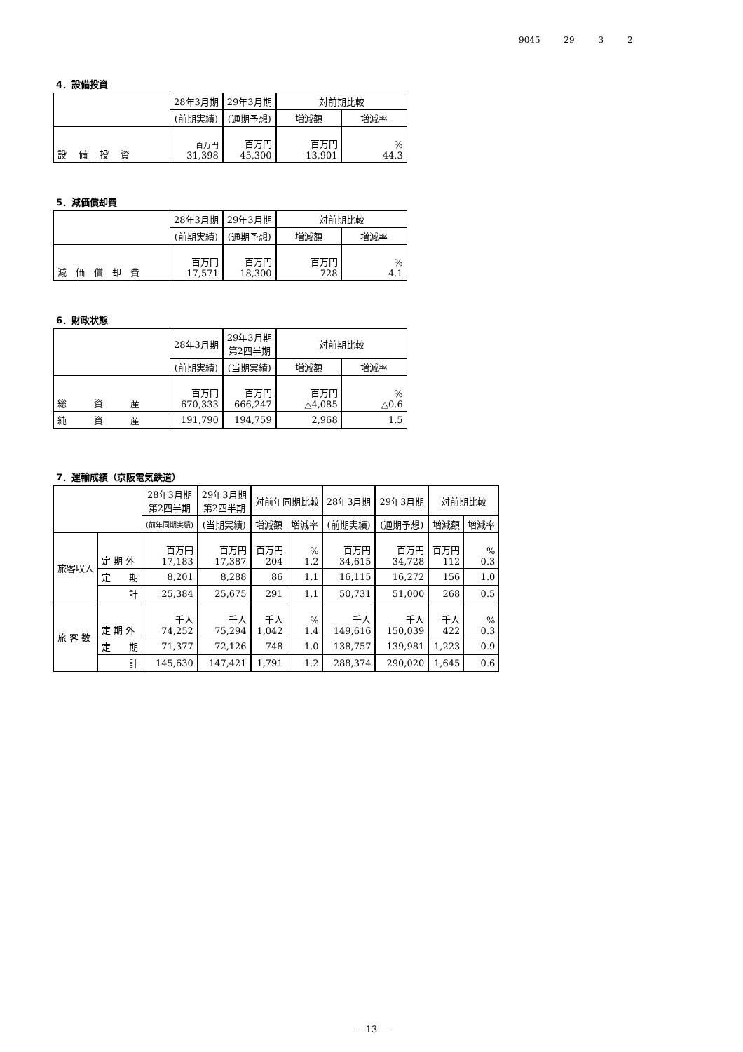9045 29 3 2
4．設備投資
| | 28年3月期 | 29年3月期 | 対前期比較 | |
| --- | --- | --- | --- | --- |
| | (前期実績) | (通期予想) | 増減額 | 増減率 |
| 設 備 投 資 | 百万円 31,398 | 百万円 45,300 | 百万円 13,901 | % 44.3 |
5．減価償却費
| | 28年3月期 | 29年3月期 | 対前期比較 | |
| --- | --- | --- | --- | --- |
| | (前期実績) | (通期予想) | 増減額 | 増減率 |
| 減 価 償 却 費 | 百万円 17,571 | 百万円 18,300 | 百万円 728 | % 4.1 |
6．財政状態
| | 28年3月期 | 29年3月期 第2四半期 | 対前期比較 | |
| --- | --- | --- | --- | --- |
| | (前期実績) | (当期実績) | 増減額 | 増減率 |
| 総 資 産 | 百万円 670,333 | 百万円 666,247 | 百万円 △4,085 | % △0.6 |
| 純 資 産 | 191,790 | 194,759 | 2,968 | 1.5 |
7．運輸成績（京阪電気鉄道）
| | | 28年3月期 第2四半期 | 29年3月期 第2四半期 | 対前年同期比較 | | 28年3月期 | 29年3月期 | 対前期比較 | |
| --- | --- | --- | --- | --- | --- | --- | --- | --- | --- |
| | | (前年同期実績) | (当期実績) | 増減額 | 増減率 | (前期実績) | (通期予想) | 増減額 | 増減率 |
| 旅客収入 | 定 期 外 | 百万円 17,183 | 百万円 17,387 | 百万円 204 | % 1.2 | 百万円 34,615 | 百万円 34,728 | 百万円 112 | % 0.3 |
| | 定 期 | 8,201 | 8,288 | 86 | 1.1 | 16,115 | 16,272 | 156 | 1.0 |
| | 計 | 25,384 | 25,675 | 291 | 1.1 | 50,731 | 51,000 | 268 | 0.5 |
| 旅 客 数 | 定 期 外 | 千人 74,252 | 千人 75,294 | 千人 1,042 | % 1.4 | 千人 149,616 | 千人 150,039 | 千人 422 | % 0.3 |
| | 定 期 | 71,377 | 72,126 | 748 | 1.0 | 138,757 | 139,981 | 1,223 | 0.9 |
| | 計 | 145,630 | 147,421 | 1,791 | 1.2 | 288,374 | 290,020 | 1,645 | 0.6 |
― 13 ―